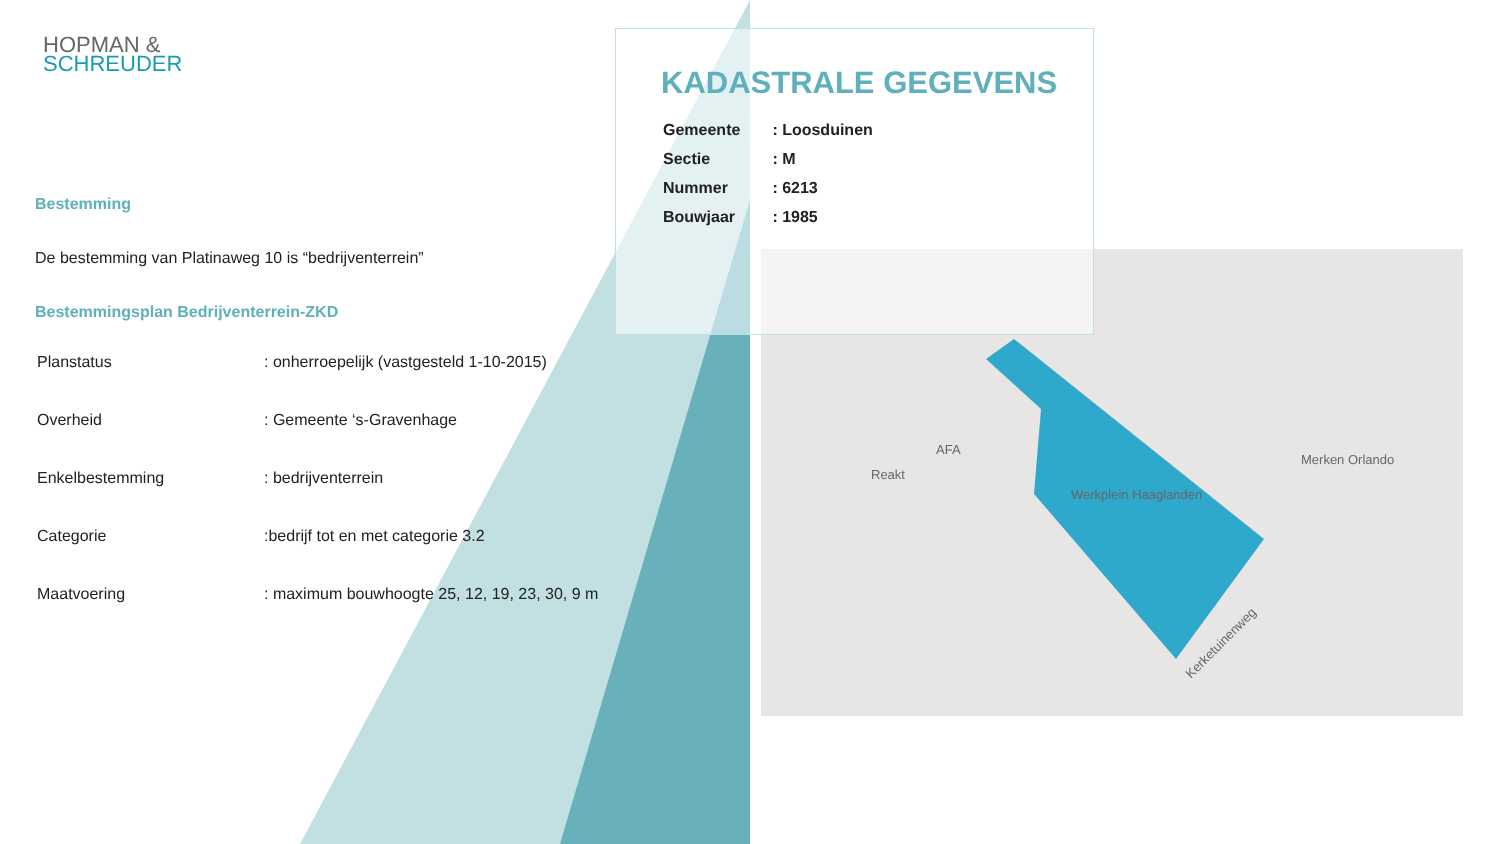HOPMAN &
SCHREUDER
Bestemming
De bestemming van Platinaweg 10 is “bedrijventerrein”
Bestemmingsplan Bedrijventerrein-ZKD
| Planstatus | : onherroepelijk (vastgesteld 1-10-2015) |
| Overheid | : Gemeente ‘s-Gravenhage |
| Enkelbestemming | : bedrijventerrein |
| Categorie | :bedrijf tot en met categorie 3.2 |
| Maatvoering | : maximum bouwhoogte 25, 12, 19, 23, 30, 9 m |
Merken Orlando
AFA
Reakt
Werkplein Haaglanden
Kerketuinenweg
KADASTRALE GEGEVENS
| Gemeente | : Loosduinen |
| Sectie | : M |
| Nummer | : 6213 |
| Bouwjaar | : 1985 |